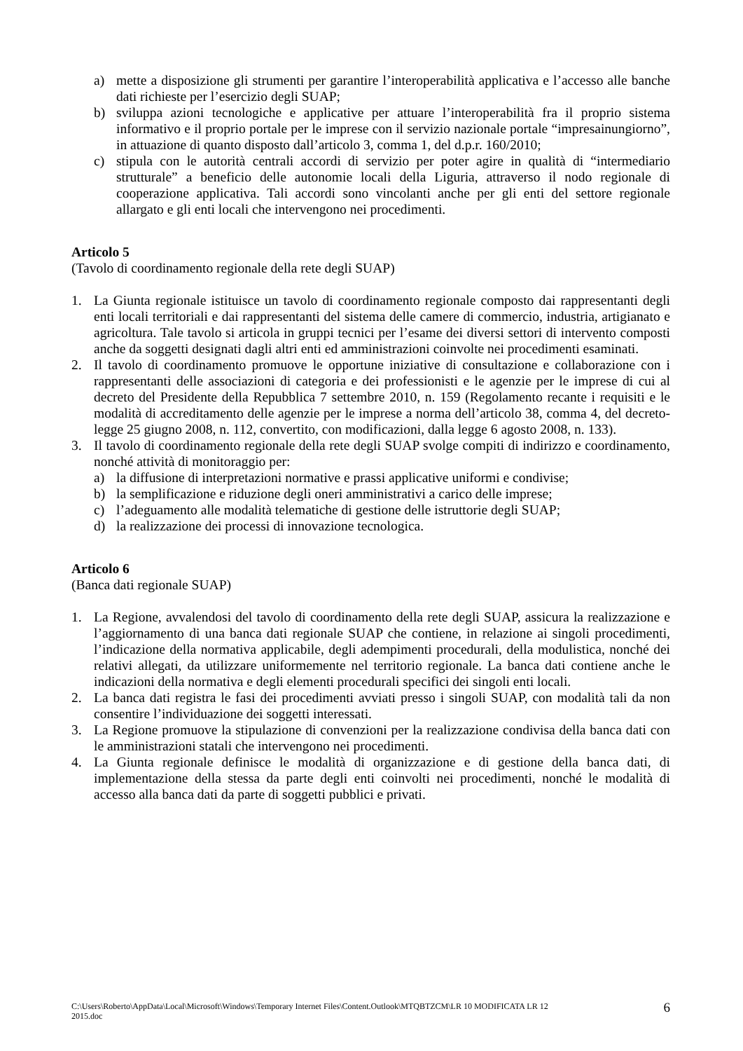a) mette a disposizione gli strumenti per garantire l’interoperabilità applicativa e l’accesso alle banche dati richieste per l’esercizio degli SUAP;
b) sviluppa azioni tecnologiche e applicative per attuare l’interoperabilità fra il proprio sistema informativo e il proprio portale per le imprese con il servizio nazionale portale “impresainungiorno”, in attuazione di quanto disposto dall’articolo 3, comma 1, del d.p.r. 160/2010;
c) stipula con le autorità centrali accordi di servizio per poter agire in qualità di “intermediario strutturale” a beneficio delle autonomie locali della Liguria, attraverso il nodo regionale di cooperazione applicativa. Tali accordi sono vincolanti anche per gli enti del settore regionale allargato e gli enti locali che intervengono nei procedimenti.
Articolo 5
(Tavolo di coordinamento regionale della rete degli SUAP)
1. La Giunta regionale istituisce un tavolo di coordinamento regionale composto dai rappresentanti degli enti locali territoriali e dai rappresentanti del sistema delle camere di commercio, industria, artigianato e agricoltura. Tale tavolo si articola in gruppi tecnici per l’esame dei diversi settori di intervento composti anche da soggetti designati dagli altri enti ed amministrazioni coinvolte nei procedimenti esaminati.
2. Il tavolo di coordinamento promuove le opportune iniziative di consultazione e collaborazione con i rappresentanti delle associazioni di categoria e dei professionisti e le agenzie per le imprese di cui al decreto del Presidente della Repubblica 7 settembre 2010, n. 159 (Regolamento recante i requisiti e le modalità di accreditamento delle agenzie per le imprese a norma dell’articolo 38, comma 4, del decreto-legge 25 giugno 2008, n. 112, convertito, con modificazioni, dalla legge 6 agosto 2008, n. 133).
3. Il tavolo di coordinamento regionale della rete degli SUAP svolge compiti di indirizzo e coordinamento, nonché attività di monitoraggio per:
a) la diffusione di interpretazioni normative e prassi applicative uniformi e condivise;
b) la semplificazione e riduzione degli oneri amministrativi a carico delle imprese;
c) l’adeguamento alle modalità telematiche di gestione delle istruttorie degli SUAP;
d) la realizzazione dei processi di innovazione tecnologica.
Articolo 6
(Banca dati regionale SUAP)
1. La Regione, avvalendosi del tavolo di coordinamento della rete degli SUAP, assicura la realizzazione e l’aggiornamento di una banca dati regionale SUAP che contiene, in relazione ai singoli procedimenti, l’indicazione della normativa applicabile, degli adempimenti procedurali, della modulistica, nonché dei relativi allegati, da utilizzare uniformemente nel territorio regionale. La banca dati contiene anche le indicazioni della normativa e degli elementi procedurali specifici dei singoli enti locali.
2. La banca dati registra le fasi dei procedimenti avviati presso i singoli SUAP, con modalità tali da non consentire l’individuazione dei soggetti interessati.
3. La Regione promuove la stipulazione di convenzioni per la realizzazione condivisa della banca dati con le amministrazioni statali che intervengono nei procedimenti.
4. La Giunta regionale definisce le modalità di organizzazione e di gestione della banca dati, di implementazione della stessa da parte degli enti coinvolti nei procedimenti, nonché le modalità di accesso alla banca dati da parte di soggetti pubblici e privati.
C:\Users\Roberto\AppData\Local\Microsoft\Windows\Temporary Internet Files\Content.Outlook\MTQBTZCM\LR 10 MODIFICATA LR 12
2015.doc 6